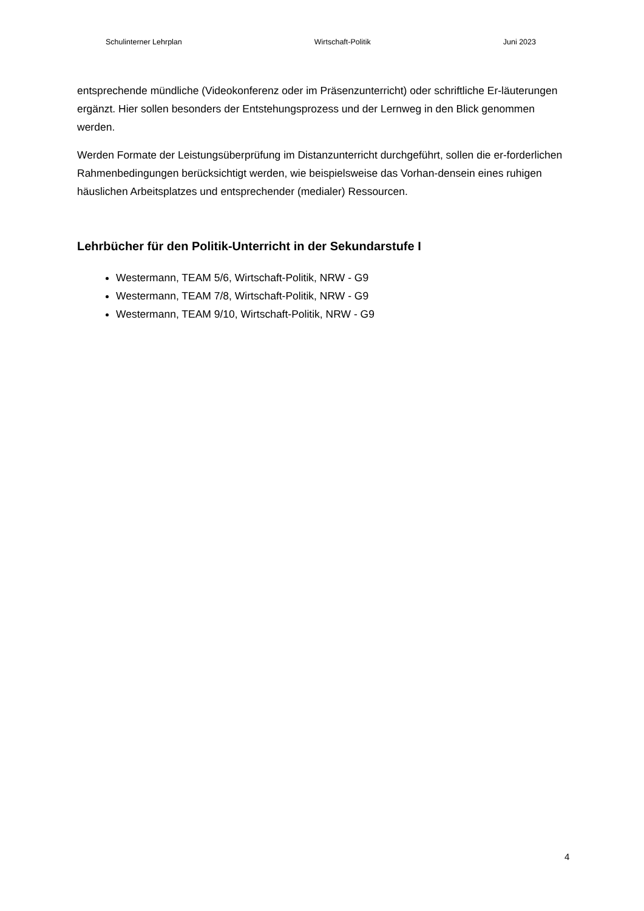Schulinterner Lehrplan Wirtschaft-Politik Juni 2023
entsprechende mündliche (Videokonferenz oder im Präsenzunterricht) oder schriftliche Er-läuterungen ergänzt. Hier sollen besonders der Entstehungsprozess und der Lernweg in den Blick genommen werden.
Werden Formate der Leistungsüberprüfung im Distanzunterricht durchgeführt, sollen die er-forderlichen Rahmenbedingungen berücksichtigt werden, wie beispielsweise das Vorhan-densein eines ruhigen häuslichen Arbeitsplatzes und entsprechender (medialer) Ressourcen.
Lehrbücher für den Politik-Unterricht in der Sekundarstufe I
Westermann, TEAM 5/6, Wirtschaft-Politik, NRW - G9
Westermann, TEAM 7/8, Wirtschaft-Politik, NRW - G9
Westermann, TEAM 9/10, Wirtschaft-Politik, NRW - G9
4